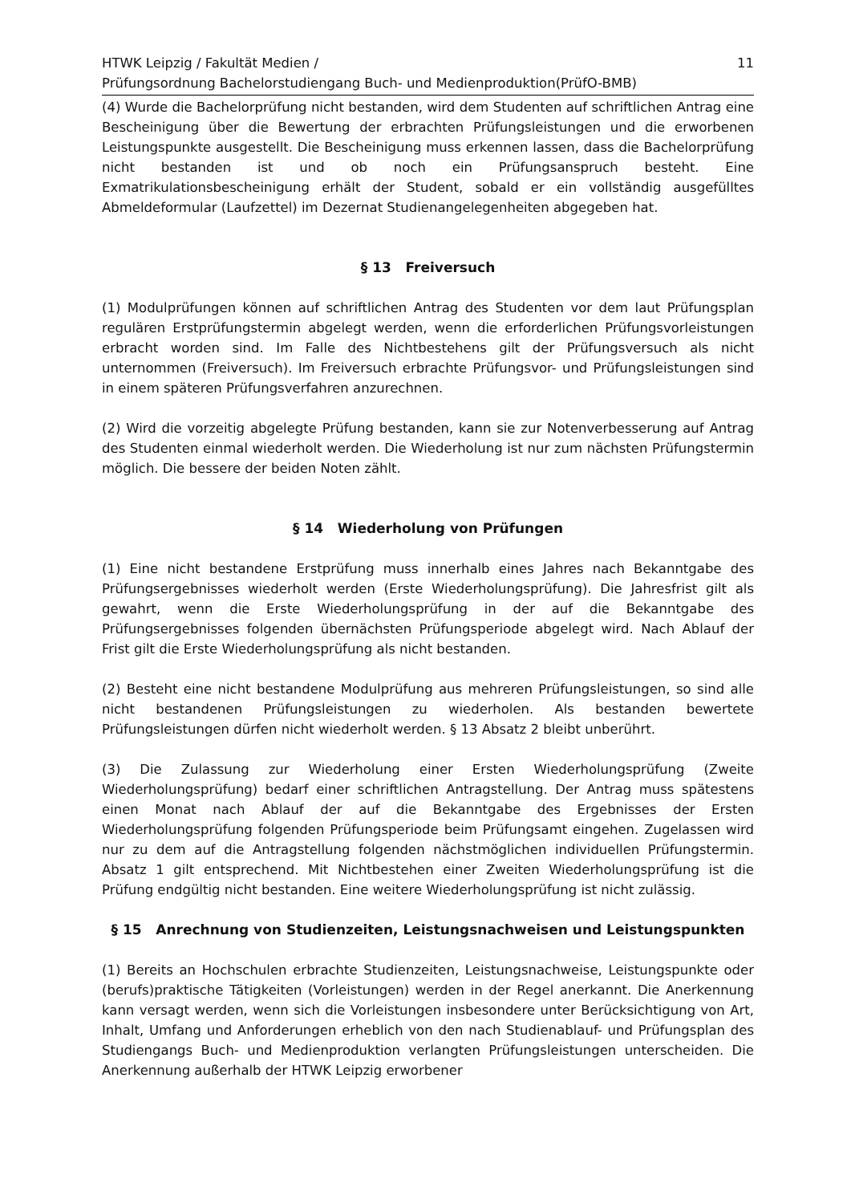HTWK Leipzig / Fakultät Medien /
Prüfungsordnung Bachelorstudiengang Buch- und Medienproduktion(PrüfO-BMB)
11
(4) Wurde die Bachelorprüfung nicht bestanden, wird dem Studenten auf schriftlichen Antrag eine Bescheinigung über die Bewertung der erbrachten Prüfungsleistungen und die erworbenen Leistungspunkte ausgestellt. Die Bescheinigung muss erkennen lassen, dass die Bachelorprüfung nicht bestanden ist und ob noch ein Prüfungsanspruch besteht. Eine Exmatrikulationsbescheinigung erhält der Student, sobald er ein vollständig ausgefülltes Abmeldeformular (Laufzettel) im Dezernat Studienangelegenheiten abgegeben hat.
§ 13 Freiversuch
(1) Modulprüfungen können auf schriftlichen Antrag des Studenten vor dem laut Prüfungsplan regulären Erstprüfungstermin abgelegt werden, wenn die erforderlichen Prüfungsvorleistungen erbracht worden sind. Im Falle des Nichtbestehens gilt der Prüfungsversuch als nicht unternommen (Freiversuch). Im Freiversuch erbrachte Prüfungsvor- und Prüfungsleistungen sind in einem späteren Prüfungsverfahren anzurechnen.
(2) Wird die vorzeitig abgelegte Prüfung bestanden, kann sie zur Notenverbesserung auf Antrag des Studenten einmal wiederholt werden. Die Wiederholung ist nur zum nächsten Prüfungstermin möglich. Die bessere der beiden Noten zählt.
§ 14 Wiederholung von Prüfungen
(1) Eine nicht bestandene Erstprüfung muss innerhalb eines Jahres nach Bekanntgabe des Prüfungsergebnisses wiederholt werden (Erste Wiederholungsprüfung). Die Jahresfrist gilt als gewahrt, wenn die Erste Wiederholungsprüfung in der auf die Bekanntgabe des Prüfungsergebnisses folgenden übernächsten Prüfungsperiode abgelegt wird. Nach Ablauf der Frist gilt die Erste Wiederholungsprüfung als nicht bestanden.
(2) Besteht eine nicht bestandene Modulprüfung aus mehreren Prüfungsleistungen, so sind alle nicht bestandenen Prüfungsleistungen zu wiederholen. Als bestanden bewertete Prüfungsleistungen dürfen nicht wiederholt werden. § 13 Absatz 2 bleibt unberührt.
(3) Die Zulassung zur Wiederholung einer Ersten Wiederholungsprüfung (Zweite Wiederholungsprüfung) bedarf einer schriftlichen Antragstellung. Der Antrag muss spätestens einen Monat nach Ablauf der auf die Bekanntgabe des Ergebnisses der Ersten Wiederholungsprüfung folgenden Prüfungsperiode beim Prüfungsamt eingehen. Zugelassen wird nur zu dem auf die Antragstellung folgenden nächstmöglichen individuellen Prüfungstermin. Absatz 1 gilt entsprechend. Mit Nichtbestehen einer Zweiten Wiederholungsprüfung ist die Prüfung endgültig nicht bestanden. Eine weitere Wiederholungsprüfung ist nicht zulässig.
§ 15 Anrechnung von Studienzeiten, Leistungsnachweisen und Leistungspunkten
(1) Bereits an Hochschulen erbrachte Studienzeiten, Leistungsnachweise, Leistungspunkte oder (berufs)praktische Tätigkeiten (Vorleistungen) werden in der Regel anerkannt. Die Anerkennung kann versagt werden, wenn sich die Vorleistungen insbesondere unter Berücksichtigung von Art, Inhalt, Umfang und Anforderungen erheblich von den nach Studienablauf- und Prüfungsplan des Studiengangs Buch- und Medienproduktion verlangten Prüfungsleistungen unterscheiden. Die Anerkennung außerhalb der HTWK Leipzig erworbener